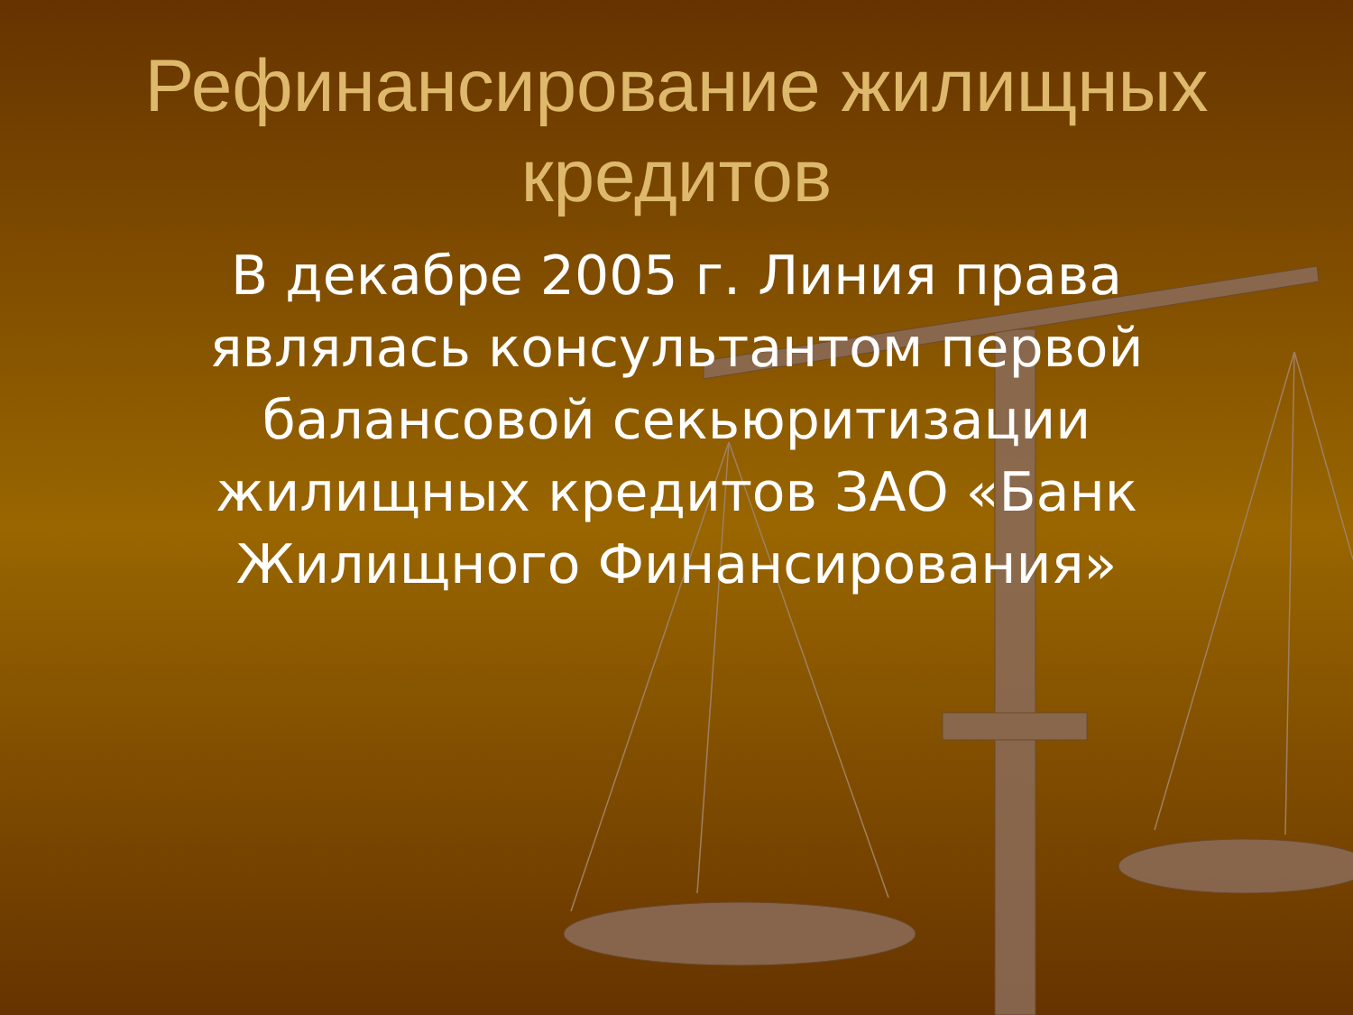Рефинансирование жилищных кредитов
В декабре 2005 г. Линия права являлась консультантом первой балансовой секьюритизации жилищных кредитов ЗАО «Банк Жилищного Финансирования»